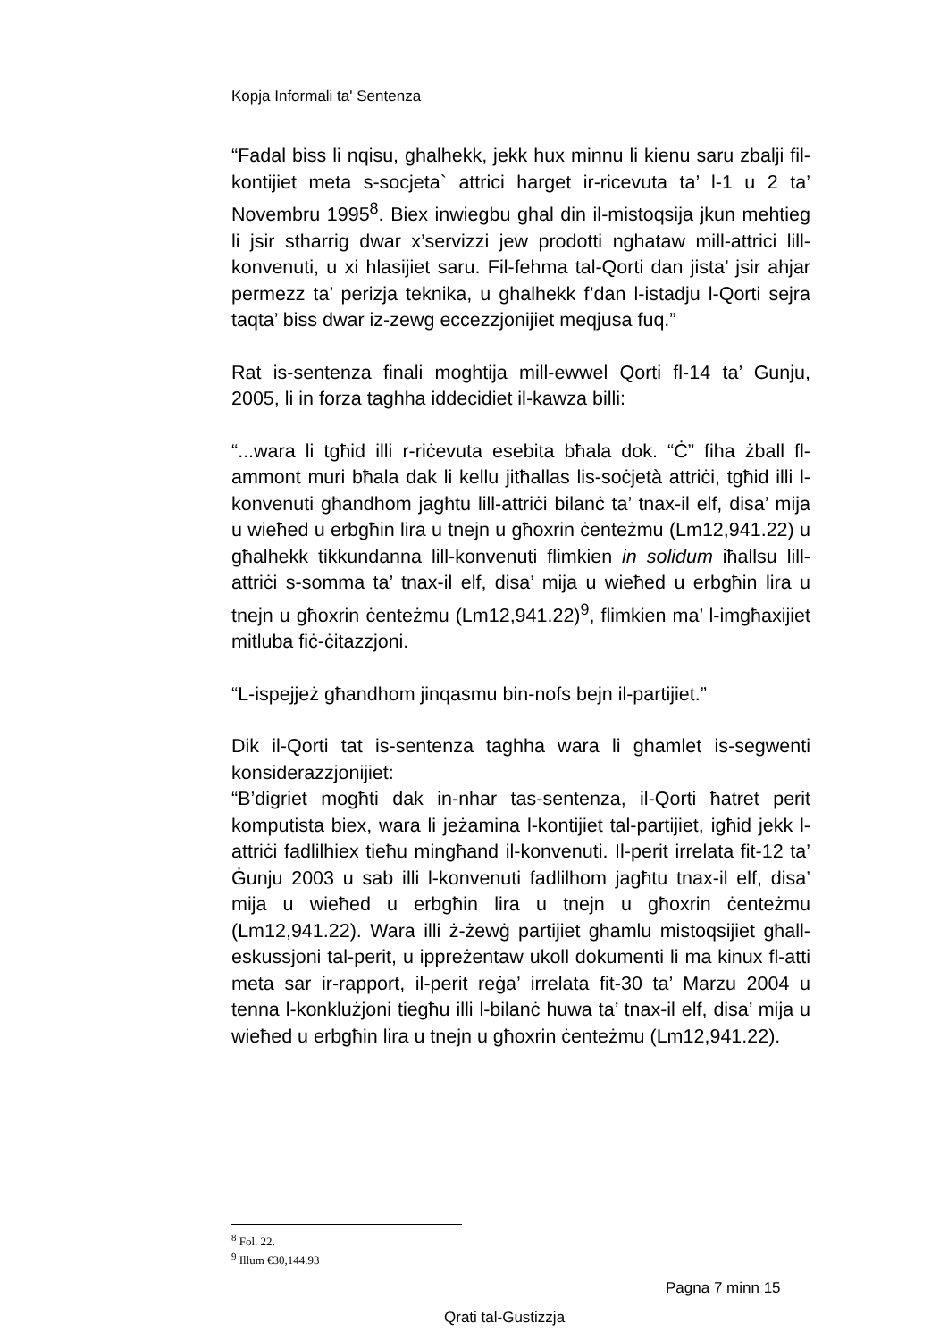Kopja Informali ta' Sentenza
“Fadal biss li nqisu, ghalhekk, jekk hux minnu li kienu saru zbalji fil-kontijiet meta s-socjeta` attrici harget ir-ricevuta ta’ l-1 u 2 ta’ Novembru 1995<sup>8</sup>. Biex inwiegbu ghal din il-mistoqsija jkun mehtieg li jsir stharrig dwar x’servizzi jew prodotti nghataw mill-attrici lill-konvenuti, u xi hlasijiet saru. Fil-fehma tal-Qorti dan jista’ jsir ahjar permezz ta’ perizja teknika, u ghalhekk f’dan l-istadju l-Qorti sejra taqta’ biss dwar iz-zewg eccezzjonijiet meqjusa fuq.”
Rat is-sentenza finali moghtija mill-ewwel Qorti fl-14 ta’ Gunju, 2005, li in forza taghha iddecidiet il-kawza billi:
“...wara li tgħid illi r-riċevuta esebita bħala dok. “Ċ” fiha żball fl-ammont muri bħala dak li kellu jitħallas lis-soċjetà attriċi, tgħid illi l-konvenuti għandhom jagħtu lill-attriċi bilanċ ta’ tnax-il elf, disa’ mija u wieħed u erbgħin lira u tnejn u għoxrin ċenteżmu (Lm12,941.22) u għalhekk tikkundanna lill-konvenuti flimkien in solidum iħallsu lill-attriċi s-somma ta’ tnax-il elf, disa’ mija u wieħed u erbgħin lira u tnejn u għoxrin ċenteżmu (Lm12,941.22)<sup>9</sup>, flimkien ma’ l-imgħaxijiet mitluba fiċ-ċitazzjoni.
“L-ispejjeż għandhom jinqasmu bin-nofs bejn il-partijiet.”
Dik il-Qorti tat is-sentenza taghha wara li ghamlet is-segwenti konsiderazzjonijiet:
“B’digriet mogħti dak in-nhar tas-sentenza, il-Qorti ħatret perit komputista biex, wara li jeżamina l-kontijiet tal-partijiet, igħid jekk l-attriċi fadlilhiex tieħu mingħand il-konvenuti. Il-perit irrelata fit-12 ta’ Ġunju 2003 u sab illi l-konvenuti fadlilhom jagħtu tnax-il elf, disa’ mija u wieħed u erbgħin lira u tnejn u għoxrin ċenteżmu (Lm12,941.22). Wara illi ż-żewġ partijiet għamlu mistoqsijiet għall-eskussjoni tal-perit, u ippreżentaw ukoll dokumenti li ma kinux fl-atti meta sar ir-rapport, il-perit reġa’ irrelata fit-30 ta’ Marzu 2004 u tenna l-konklużjoni tiegħu illi l-bilanċ huwa ta’ tnax-il elf, disa’ mija u wieħed u erbgħin lira u tnejn u għoxrin ċenteżmu (Lm12,941.22).
<sup>8</sup> Fol. 22.
<sup>9</sup> Illum €30,144.93
Pagna 7 minn 15
Qrati tal-Gustizzja